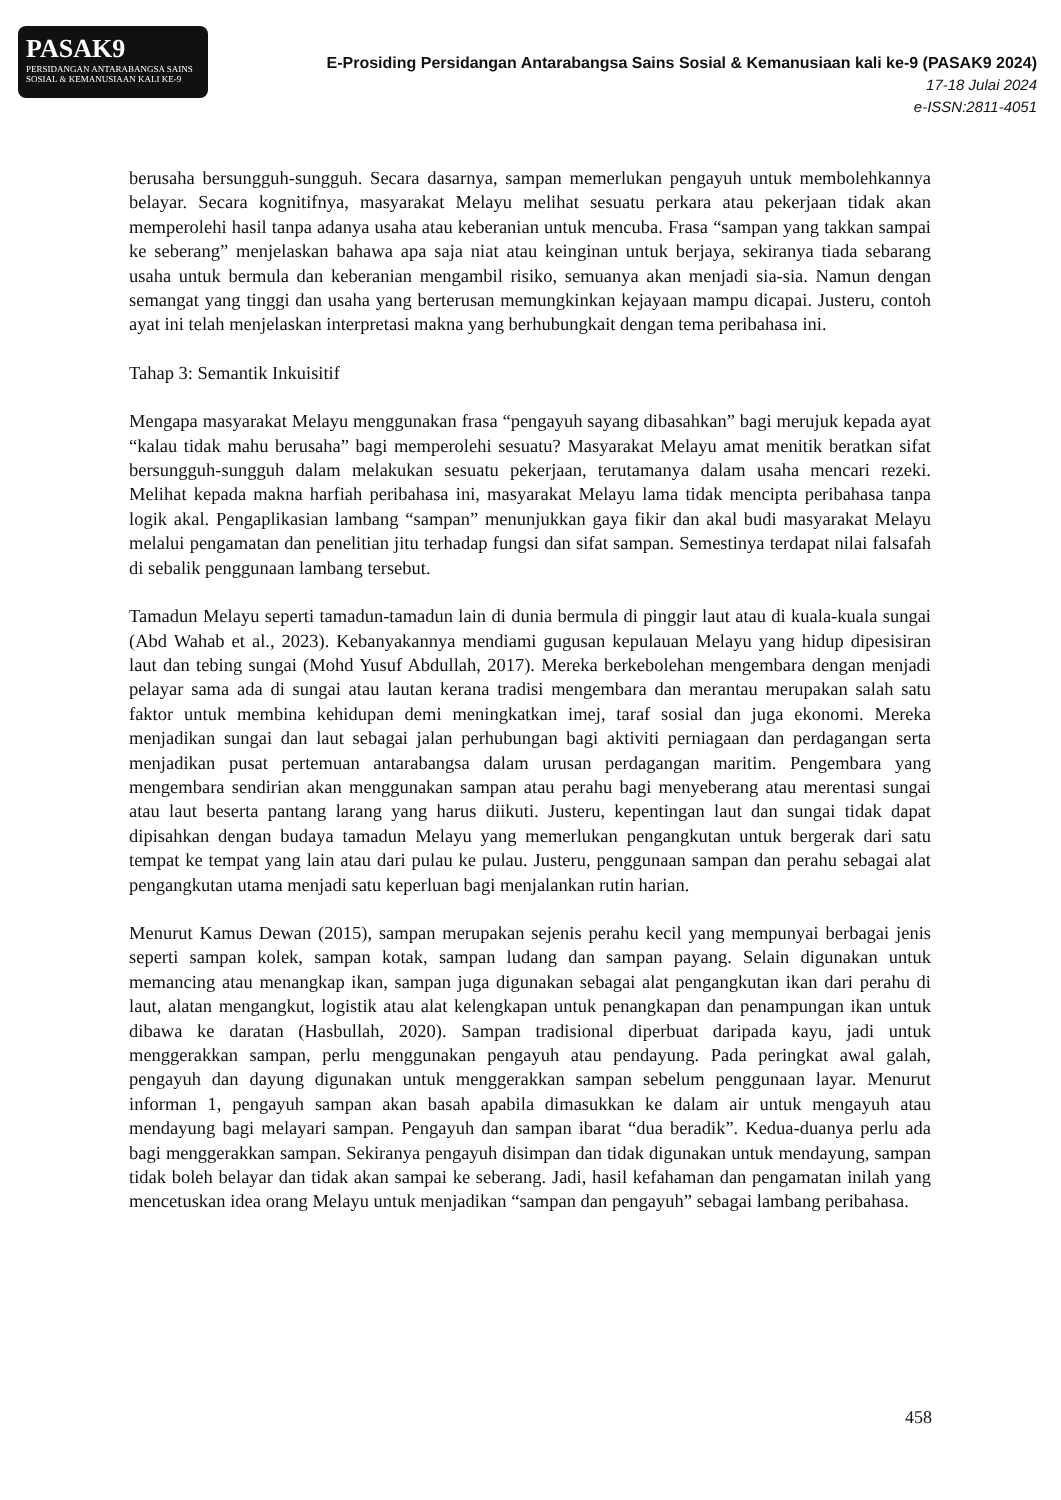PASAK9
PERSIDANGAN ANTARABANGSA SAINS SOSIAL & KEMANUSIAAN KALI KE-9
E-Prosiding Persidangan Antarabangsa Sains Sosial & Kemanusiaan kali ke-9 (PASAK9 2024)
17-18 Julai 2024
e-ISSN:2811-4051
berusaha bersungguh-sungguh. Secara dasarnya, sampan memerlukan pengayuh untuk membolehkannya belayar. Secara kognitifnya, masyarakat Melayu melihat sesuatu perkara atau pekerjaan tidak akan memperolehi hasil tanpa adanya usaha atau keberanian untuk mencuba. Frasa “sampan yang takkan sampai ke seberang” menjelaskan bahawa apa saja niat atau keinginan untuk berjaya, sekiranya tiada sebarang usaha untuk bermula dan keberanian mengambil risiko, semuanya akan menjadi sia-sia. Namun dengan semangat yang tinggi dan usaha yang berterusan memungkinkan kejayaan mampu dicapai. Justeru, contoh ayat ini telah menjelaskan interpretasi makna yang berhubungkait dengan tema peribahasa ini.
Tahap 3: Semantik Inkuisitif
Mengapa masyarakat Melayu menggunakan frasa “pengayuh sayang dibasahkan” bagi merujuk kepada ayat “kalau tidak mahu berusaha” bagi memperolehi sesuatu? Masyarakat Melayu amat menitik beratkan sifat bersungguh-sungguh dalam melakukan sesuatu pekerjaan, terutamanya dalam usaha mencari rezeki. Melihat kepada makna harfiah peribahasa ini, masyarakat Melayu lama tidak mencipta peribahasa tanpa logik akal. Pengaplikasian lambang “sampan” menunjukkan gaya fikir dan akal budi masyarakat Melayu melalui pengamatan dan penelitian jitu terhadap fungsi dan sifat sampan. Semestinya terdapat nilai falsafah di sebalik penggunaan lambang tersebut.
Tamadun Melayu seperti tamadun-tamadun lain di dunia bermula di pinggir laut atau di kuala-kuala sungai (Abd Wahab et al., 2023). Kebanyakannya mendiami gugusan kepulauan Melayu yang hidup dipesisiran laut dan tebing sungai (Mohd Yusuf Abdullah, 2017). Mereka berkebolehan mengembara dengan menjadi pelayar sama ada di sungai atau lautan kerana tradisi mengembara dan merantau merupakan salah satu faktor untuk membina kehidupan demi meningkatkan imej, taraf sosial dan juga ekonomi. Mereka menjadikan sungai dan laut sebagai jalan perhubungan bagi aktiviti perniagaan dan perdagangan serta menjadikan pusat pertemuan antarabangsa dalam urusan perdagangan maritim. Pengembara yang mengembara sendirian akan menggunakan sampan atau perahu bagi menyeberang atau merentasi sungai atau laut beserta pantang larang yang harus diikuti. Justeru, kepentingan laut dan sungai tidak dapat dipisahkan dengan budaya tamadun Melayu yang memerlukan pengangkutan untuk bergerak dari satu tempat ke tempat yang lain atau dari pulau ke pulau. Justeru, penggunaan sampan dan perahu sebagai alat pengangkutan utama menjadi satu keperluan bagi menjalankan rutin harian.
Menurut Kamus Dewan (2015), sampan merupakan sejenis perahu kecil yang mempunyai berbagai jenis seperti sampan kolek, sampan kotak, sampan ludang dan sampan payang. Selain digunakan untuk memancing atau menangkap ikan, sampan juga digunakan sebagai alat pengangkutan ikan dari perahu di laut, alatan mengangkut, logistik atau alat kelengkapan untuk penangkapan dan penampungan ikan untuk dibawa ke daratan (Hasbullah, 2020). Sampan tradisional diperbuat daripada kayu, jadi untuk menggerakkan sampan, perlu menggunakan pengayuh atau pendayung. Pada peringkat awal galah, pengayuh dan dayung digunakan untuk menggerakkan sampan sebelum penggunaan layar. Menurut informan 1, pengayuh sampan akan basah apabila dimasukkan ke dalam air untuk mengayuh atau mendayung bagi melayari sampan. Pengayuh dan sampan ibarat “dua beradik”. Kedua-duanya perlu ada bagi menggerakkan sampan. Sekiranya pengayuh disimpan dan tidak digunakan untuk mendayung, sampan tidak boleh belayar dan tidak akan sampai ke seberang. Jadi, hasil kefahaman dan pengamatan inilah yang mencetuskan idea orang Melayu untuk menjadikan “sampan dan pengayuh” sebagai lambang peribahasa.
458